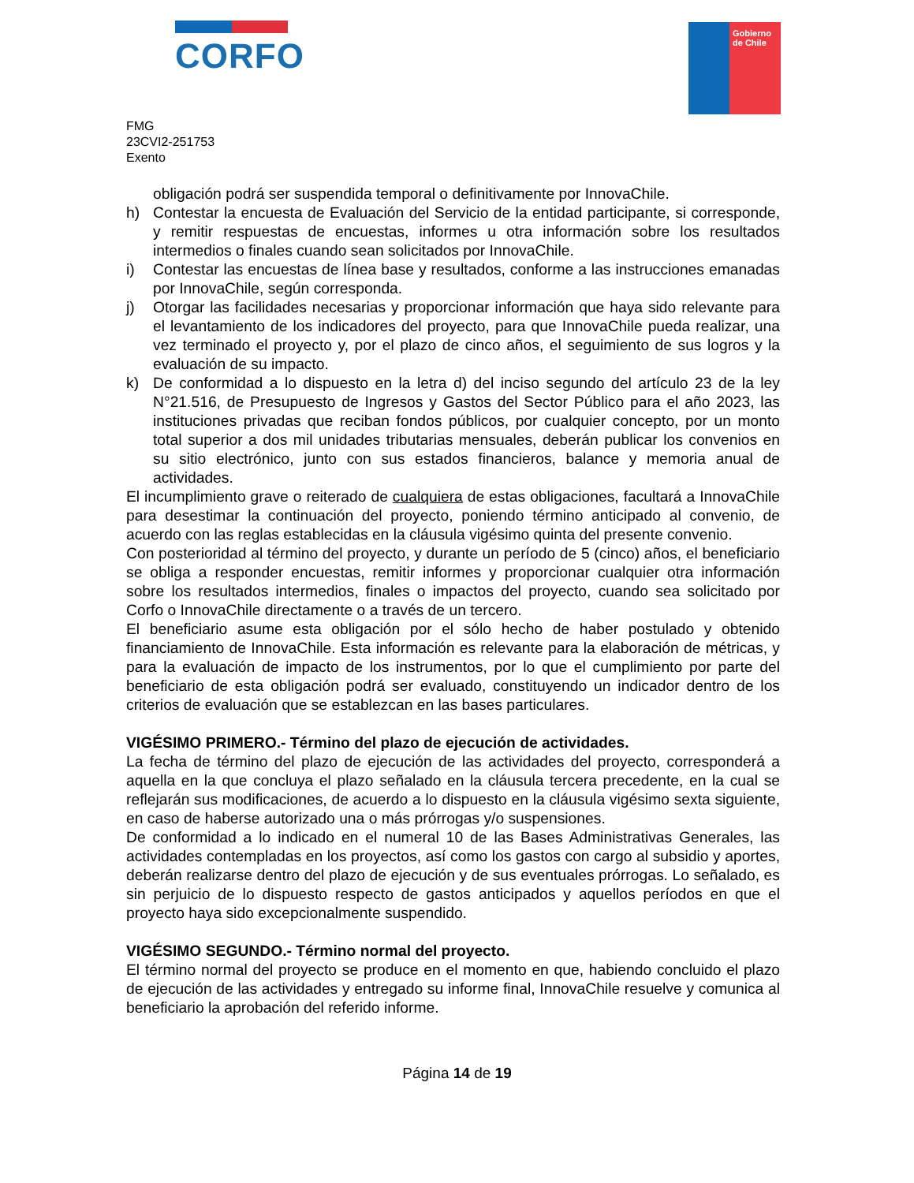CORFO
Gobierno
de Chile
FMG
23CVI2-251753
Exento
obligación podrá ser suspendida temporal o definitivamente por InnovaChile.
h) Contestar la encuesta de Evaluación del Servicio de la entidad participante, si corresponde, y remitir respuestas de encuestas, informes u otra información sobre los resultados intermedios o finales cuando sean solicitados por InnovaChile.
i) Contestar las encuestas de línea base y resultados, conforme a las instrucciones emanadas por InnovaChile, según corresponda.
j) Otorgar las facilidades necesarias y proporcionar información que haya sido relevante para el levantamiento de los indicadores del proyecto, para que InnovaChile pueda realizar, una vez terminado el proyecto y, por el plazo de cinco años, el seguimiento de sus logros y la evaluación de su impacto.
k) De conformidad a lo dispuesto en la letra d) del inciso segundo del artículo 23 de la ley N°21.516, de Presupuesto de Ingresos y Gastos del Sector Público para el año 2023, las instituciones privadas que reciban fondos públicos, por cualquier concepto, por un monto total superior a dos mil unidades tributarias mensuales, deberán publicar los convenios en su sitio electrónico, junto con sus estados financieros, balance y memoria anual de actividades.
El incumplimiento grave o reiterado de cualquiera de estas obligaciones, facultará a InnovaChile para desestimar la continuación del proyecto, poniendo término anticipado al convenio, de acuerdo con las reglas establecidas en la cláusula vigésimo quinta del presente convenio.
Con posterioridad al término del proyecto, y durante un período de 5 (cinco) años, el beneficiario se obliga a responder encuestas, remitir informes y proporcionar cualquier otra información sobre los resultados intermedios, finales o impactos del proyecto, cuando sea solicitado por Corfo o InnovaChile directamente o a través de un tercero.
El beneficiario asume esta obligación por el sólo hecho de haber postulado y obtenido financiamiento de InnovaChile. Esta información es relevante para la elaboración de métricas, y para la evaluación de impacto de los instrumentos, por lo que el cumplimiento por parte del beneficiario de esta obligación podrá ser evaluado, constituyendo un indicador dentro de los criterios de evaluación que se establezcan en las bases particulares.
VIGÉSIMO PRIMERO.- Término del plazo de ejecución de actividades.
La fecha de término del plazo de ejecución de las actividades del proyecto, corresponderá a aquella en la que concluya el plazo señalado en la cláusula tercera precedente, en la cual se reflejarán sus modificaciones, de acuerdo a lo dispuesto en la cláusula vigésimo sexta siguiente, en caso de haberse autorizado una o más prórrogas y/o suspensiones.
De conformidad a lo indicado en el numeral 10 de las Bases Administrativas Generales, las actividades contempladas en los proyectos, así como los gastos con cargo al subsidio y aportes, deberán realizarse dentro del plazo de ejecución y de sus eventuales prórrogas. Lo señalado, es sin perjuicio de lo dispuesto respecto de gastos anticipados y aquellos períodos en que el proyecto haya sido excepcionalmente suspendido.
VIGÉSIMO SEGUNDO.- Término normal del proyecto.
El término normal del proyecto se produce en el momento en que, habiendo concluido el plazo de ejecución de las actividades y entregado su informe final, InnovaChile resuelve y comunica al beneficiario la aprobación del referido informe.
Página 14 de 19